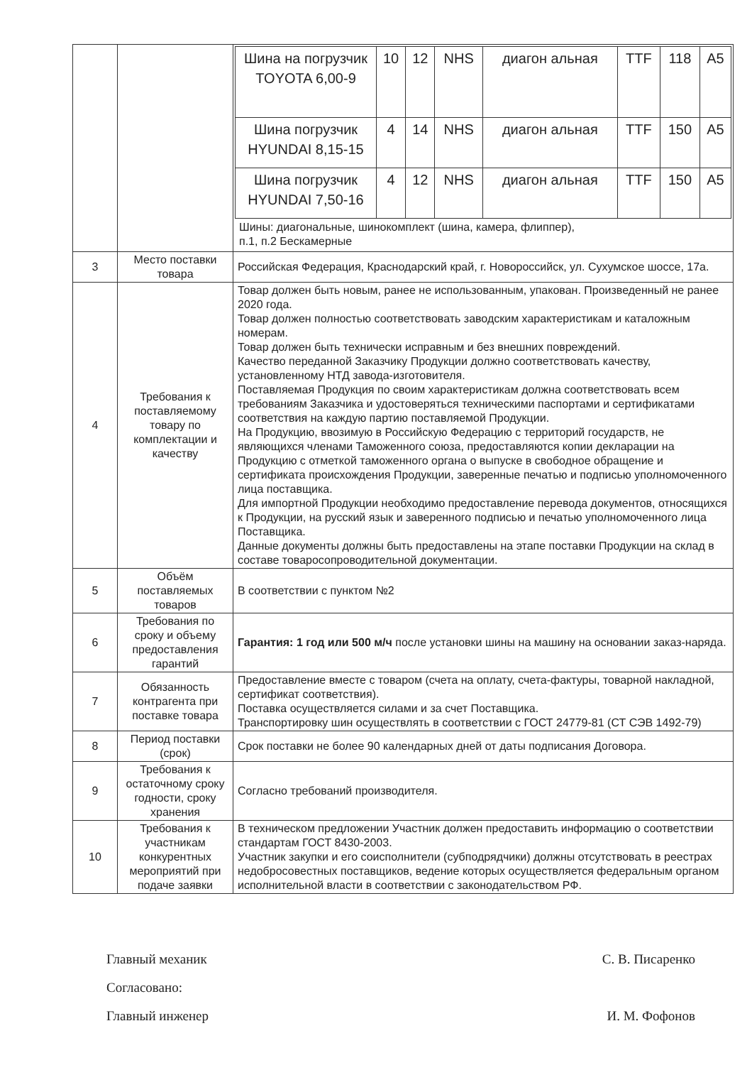| | | / Шина на погрузчик TOYOTA 6,00-9 / 10 / 12 / NHS / диагон альная / TTF / 118 / A5 / / Шина погрузчик HYUNDAI 8,15-15 / 4 / 14 / NHS / диагон альная / TTF / 150 / A5 / / Шина погрузчик HYUNDAI 7,50-16 / 4 / 12 / NHS / диагон альная / TTF / 150 / A5 / Шины: диагональные, шинокомплект (шина, камера, флиппер), п.1, п.2 Бескамерные |
| 3 | Место поставки товара | Российская Федерация, Краснодарский край, г. Новороссийск, ул. Сухумское шоссе, 17а. |
| 4 | Требования к поставляемому товару по комплектации и качеству | Товар должен быть новым, ранее не использованным, упакован. Произведенный не ранее 2020 года. Товар должен полностью соответствовать заводским характеристикам и каталожным номерам. Товар должен быть технически исправным и без внешних повреждений. Качество переданной Заказчику Продукции должно соответствовать качеству, установленному НТД завода-изготовителя. Поставляемая Продукция по своим характеристикам должна соответствовать всем требованиям Заказчика и удостоверяться техническими паспортами и сертификатами соответствия на каждую партию поставляемой Продукции. На Продукцию, ввозимую в Российскую Федерацию с территорий государств, не являющихся членами Таможенного союза, предоставляются копии декларации на Продукцию с отметкой таможенного органа о выпуске в свободное обращение и сертификата происхождения Продукции, заверенные печатью и подписью уполномоченного лица поставщика. Для импортной Продукции необходимо предоставление перевода документов, относящихся к Продукции, на русский язык и заверенного подписью и печатью уполномоченного лица Поставщика. Данные документы должны быть предоставлены на этапе поставки Продукции на склад в составе товаросопроводительной документации. |
| 5 | Объём поставляемых товаров | В соответствии с пунктом №2 |
| 6 | Требования по сроку и объему предоставления гарантий | Гарантия: 1 год или 500 м/ч после установки шины на машину на основании заказ-наряда. |
| 7 | Обязанность контрагента при поставке товара | Предоставление вместе с товаром (счета на оплату, счета-фактуры, товарной накладной, сертификат соответствия). Поставка осуществляется силами и за счет Поставщика. Транспортировку шин осуществлять в соответствии с ГОСТ 24779-81 (СТ СЭВ 1492-79) |
| 8 | Период поставки (срок) | Срок поставки не более 90 календарных дней от даты подписания Договора. |
| 9 | Требования к остаточному сроку годности, сроку хранения | Согласно требований производителя. |
| 10 | Требования к участникам конкурентных мероприятий при подаче заявки | В техническом предложении Участник должен предоставить информацию о соответствии стандартам ГОСТ 8430-2003. Участник закупки и его соисполнители (субподрядчики) должны отсутствовать в реестрах недобросовестных поставщиков, ведение которых осуществляется федеральным органом исполнительной власти в соответствии с законодательством РФ. |
Главный механик С. В. Писаренко
Согласовано:
Главный инженер И. М. Фофонов